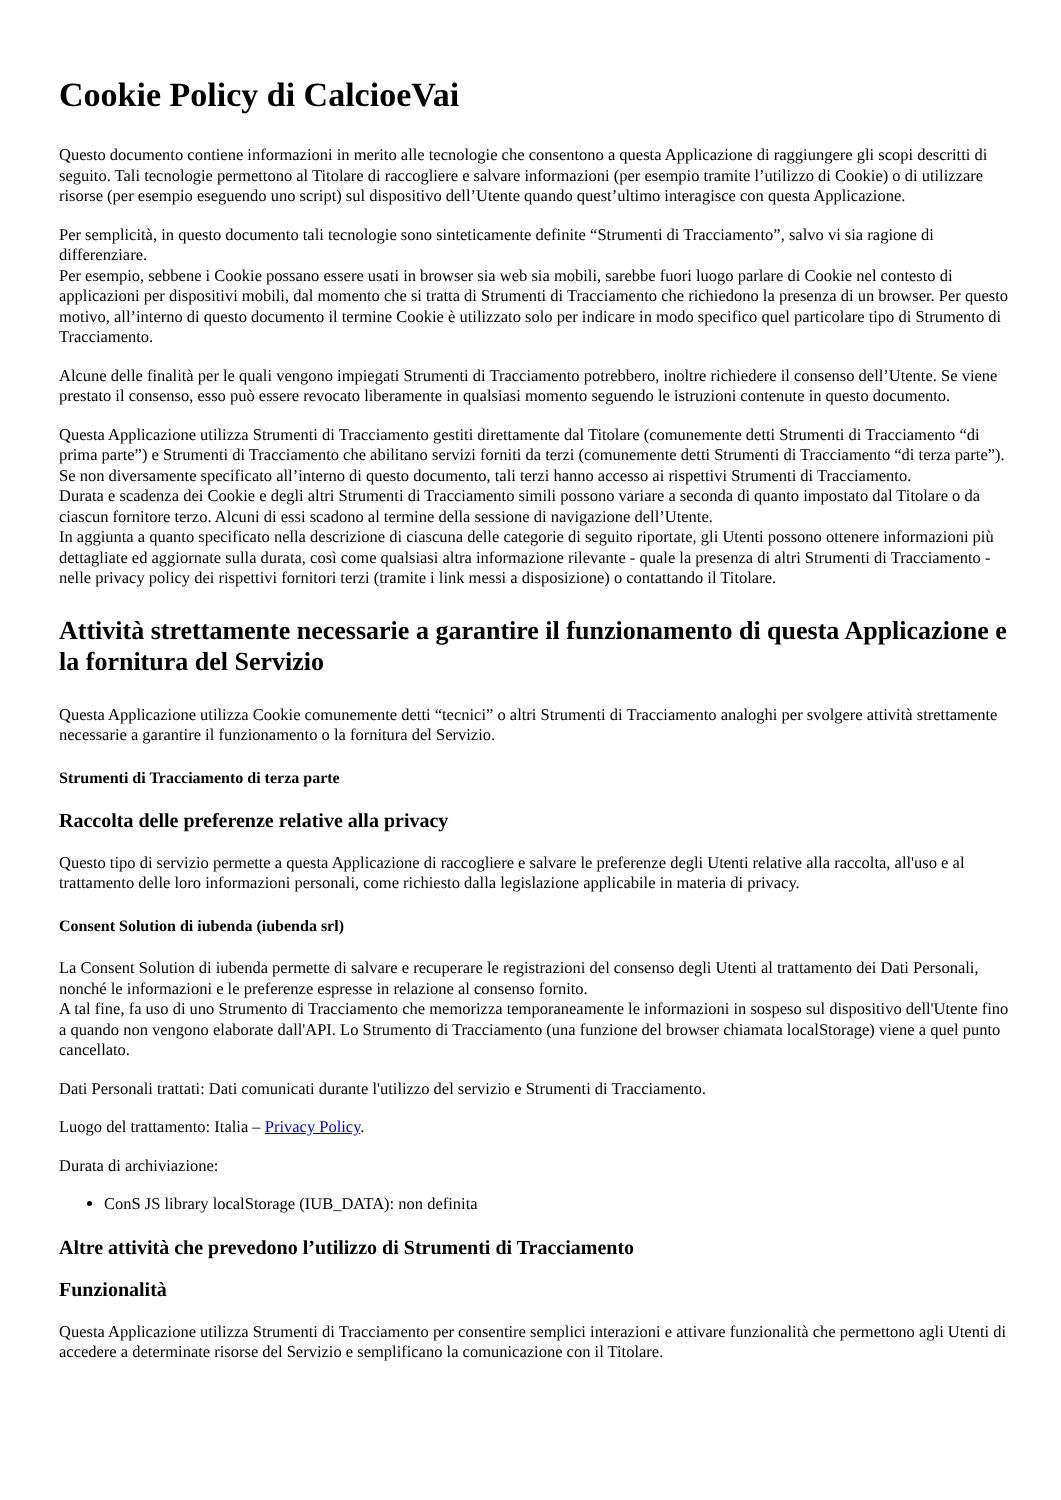Cookie Policy di CalcioeVai
Questo documento contiene informazioni in merito alle tecnologie che consentono a questa Applicazione di raggiungere gli scopi descritti di seguito. Tali tecnologie permettono al Titolare di raccogliere e salvare informazioni (per esempio tramite l’utilizzo di Cookie) o di utilizzare risorse (per esempio eseguendo uno script) sul dispositivo dell’Utente quando quest’ultimo interagisce con questa Applicazione.
Per semplicità, in questo documento tali tecnologie sono sinteticamente definite “Strumenti di Tracciamento”, salvo vi sia ragione di differenziare.
Per esempio, sebbene i Cookie possano essere usati in browser sia web sia mobili, sarebbe fuori luogo parlare di Cookie nel contesto di applicazioni per dispositivi mobili, dal momento che si tratta di Strumenti di Tracciamento che richiedono la presenza di un browser. Per questo motivo, all’interno di questo documento il termine Cookie è utilizzato solo per indicare in modo specifico quel particolare tipo di Strumento di Tracciamento.
Alcune delle finalità per le quali vengono impiegati Strumenti di Tracciamento potrebbero, inoltre richiedere il consenso dell’Utente. Se viene prestato il consenso, esso può essere revocato liberamente in qualsiasi momento seguendo le istruzioni contenute in questo documento.
Questa Applicazione utilizza Strumenti di Tracciamento gestiti direttamente dal Titolare (comunemente detti Strumenti di Tracciamento “di prima parte”) e Strumenti di Tracciamento che abilitano servizi forniti da terzi (comunemente detti Strumenti di Tracciamento “di terza parte”). Se non diversamente specificato all’interno di questo documento, tali terzi hanno accesso ai rispettivi Strumenti di Tracciamento.
Durata e scadenza dei Cookie e degli altri Strumenti di Tracciamento simili possono variare a seconda di quanto impostato dal Titolare o da ciascun fornitore terzo. Alcuni di essi scadono al termine della sessione di navigazione dell’Utente.
In aggiunta a quanto specificato nella descrizione di ciascuna delle categorie di seguito riportate, gli Utenti possono ottenere informazioni più dettagliate ed aggiornate sulla durata, così come qualsiasi altra informazione rilevante - quale la presenza di altri Strumenti di Tracciamento - nelle privacy policy dei rispettivi fornitori terzi (tramite i link messi a disposizione) o contattando il Titolare.
Attività strettamente necessarie a garantire il funzionamento di questa Applicazione e la fornitura del Servizio
Questa Applicazione utilizza Cookie comunemente detti “tecnici” o altri Strumenti di Tracciamento analoghi per svolgere attività strettamente necessarie a garantire il funzionamento o la fornitura del Servizio.
Strumenti di Tracciamento di terza parte
Raccolta delle preferenze relative alla privacy
Questo tipo di servizio permette a questa Applicazione di raccogliere e salvare le preferenze degli Utenti relative alla raccolta, all'uso e al trattamento delle loro informazioni personali, come richiesto dalla legislazione applicabile in materia di privacy.
Consent Solution di iubenda (iubenda srl)
La Consent Solution di iubenda permette di salvare e recuperare le registrazioni del consenso degli Utenti al trattamento dei Dati Personali, nonché le informazioni e le preferenze espresse in relazione al consenso fornito.
A tal fine, fa uso di uno Strumento di Tracciamento che memorizza temporaneamente le informazioni in sospeso sul dispositivo dell'Utente fino a quando non vengono elaborate dall'API. Lo Strumento di Tracciamento (una funzione del browser chiamata localStorage) viene a quel punto cancellato.
Dati Personali trattati: Dati comunicati durante l'utilizzo del servizio e Strumenti di Tracciamento.
Luogo del trattamento: Italia – Privacy Policy.
Durata di archiviazione:
ConS JS library localStorage (IUB_DATA): non definita
Altre attività che prevedono l’utilizzo di Strumenti di Tracciamento
Funzionalità
Questa Applicazione utilizza Strumenti di Tracciamento per consentire semplici interazioni e attivare funzionalità che permettono agli Utenti di accedere a determinate risorse del Servizio e semplificano la comunicazione con il Titolare.